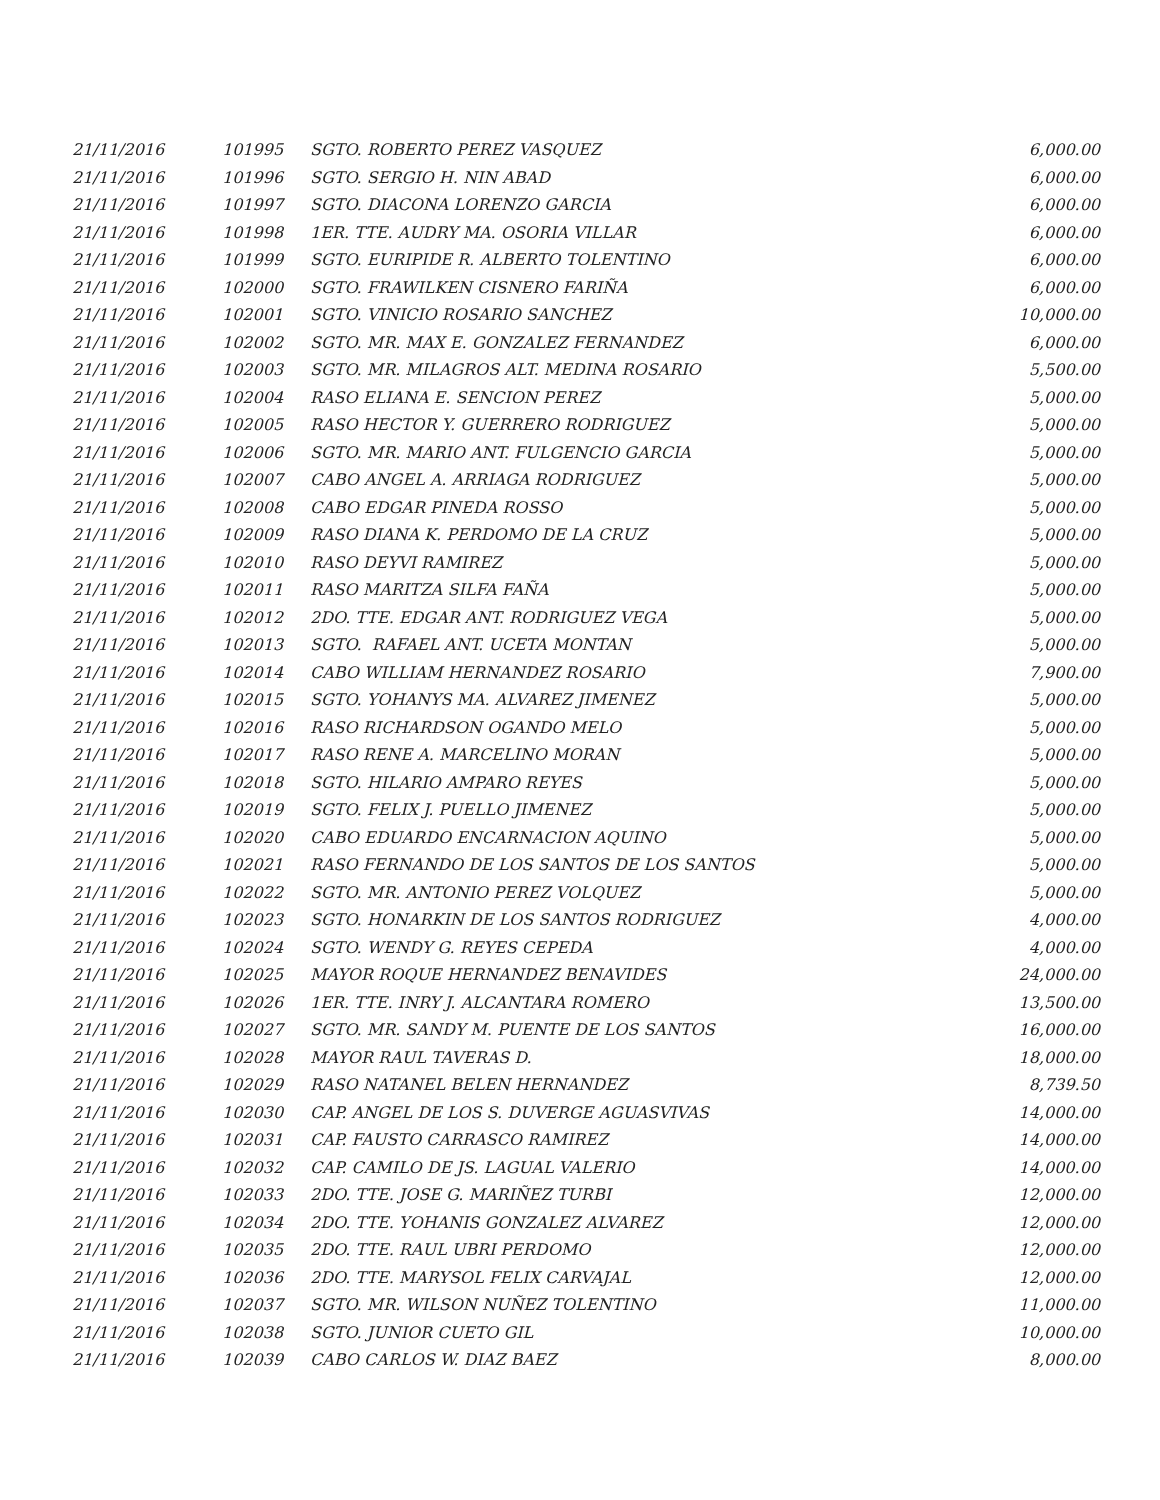| 21/11/2016 | 101995 | SGTO. ROBERTO PEREZ VASQUEZ | 6,000.00 |
| 21/11/2016 | 101996 | SGTO. SERGIO H. NIN ABAD | 6,000.00 |
| 21/11/2016 | 101997 | SGTO. DIACONA LORENZO GARCIA | 6,000.00 |
| 21/11/2016 | 101998 | 1ER. TTE. AUDRY MA. OSORIA VILLAR | 6,000.00 |
| 21/11/2016 | 101999 | SGTO. EURIPIDE R. ALBERTO TOLENTINO | 6,000.00 |
| 21/11/2016 | 102000 | SGTO. FRAWILKEN CISNERO FARIÑA | 6,000.00 |
| 21/11/2016 | 102001 | SGTO. VINICIO ROSARIO SANCHEZ | 10,000.00 |
| 21/11/2016 | 102002 | SGTO. MR. MAX E. GONZALEZ FERNANDEZ | 6,000.00 |
| 21/11/2016 | 102003 | SGTO. MR. MILAGROS ALT. MEDINA ROSARIO | 5,500.00 |
| 21/11/2016 | 102004 | RASO ELIANA E. SENCION PEREZ | 5,000.00 |
| 21/11/2016 | 102005 | RASO HECTOR Y. GUERRERO RODRIGUEZ | 5,000.00 |
| 21/11/2016 | 102006 | SGTO. MR. MARIO ANT. FULGENCIO GARCIA | 5,000.00 |
| 21/11/2016 | 102007 | CABO ANGEL A. ARRIAGA RODRIGUEZ | 5,000.00 |
| 21/11/2016 | 102008 | CABO EDGAR PINEDA ROSSO | 5,000.00 |
| 21/11/2016 | 102009 | RASO DIANA K. PERDOMO DE LA CRUZ | 5,000.00 |
| 21/11/2016 | 102010 | RASO DEYVI RAMIREZ | 5,000.00 |
| 21/11/2016 | 102011 | RASO MARITZA SILFA FAÑA | 5,000.00 |
| 21/11/2016 | 102012 | 2DO. TTE. EDGAR ANT. RODRIGUEZ VEGA | 5,000.00 |
| 21/11/2016 | 102013 | SGTO. RAFAEL ANT. UCETA MONTAN | 5,000.00 |
| 21/11/2016 | 102014 | CABO WILLIAM HERNANDEZ ROSARIO | 7,900.00 |
| 21/11/2016 | 102015 | SGTO. YOHANYS MA. ALVAREZ JIMENEZ | 5,000.00 |
| 21/11/2016 | 102016 | RASO RICHARDSON OGANDO MELO | 5,000.00 |
| 21/11/2016 | 102017 | RASO RENE A. MARCELINO MORAN | 5,000.00 |
| 21/11/2016 | 102018 | SGTO. HILARIO AMPARO REYES | 5,000.00 |
| 21/11/2016 | 102019 | SGTO. FELIX J. PUELLO JIMENEZ | 5,000.00 |
| 21/11/2016 | 102020 | CABO EDUARDO ENCARNACION AQUINO | 5,000.00 |
| 21/11/2016 | 102021 | RASO FERNANDO DE LOS SANTOS DE LOS SANTOS | 5,000.00 |
| 21/11/2016 | 102022 | SGTO. MR. ANTONIO PEREZ VOLQUEZ | 5,000.00 |
| 21/11/2016 | 102023 | SGTO. HONARKIN DE LOS SANTOS RODRIGUEZ | 4,000.00 |
| 21/11/2016 | 102024 | SGTO. WENDY G. REYES CEPEDA | 4,000.00 |
| 21/11/2016 | 102025 | MAYOR ROQUE HERNANDEZ BENAVIDES | 24,000.00 |
| 21/11/2016 | 102026 | 1ER. TTE. INRY J. ALCANTARA ROMERO | 13,500.00 |
| 21/11/2016 | 102027 | SGTO. MR. SANDY M. PUENTE DE LOS SANTOS | 16,000.00 |
| 21/11/2016 | 102028 | MAYOR RAUL TAVERAS D. | 18,000.00 |
| 21/11/2016 | 102029 | RASO NATANEL BELEN HERNANDEZ | 8,739.50 |
| 21/11/2016 | 102030 | CAP. ANGEL DE LOS S. DUVERGE AGUASVIVAS | 14,000.00 |
| 21/11/2016 | 102031 | CAP. FAUSTO CARRASCO RAMIREZ | 14,000.00 |
| 21/11/2016 | 102032 | CAP. CAMILO DE JS. LAGUAL VALERIO | 14,000.00 |
| 21/11/2016 | 102033 | 2DO. TTE. JOSE G. MARIÑEZ TURBI | 12,000.00 |
| 21/11/2016 | 102034 | 2DO. TTE. YOHANIS GONZALEZ ALVAREZ | 12,000.00 |
| 21/11/2016 | 102035 | 2DO. TTE. RAUL UBRI PERDOMO | 12,000.00 |
| 21/11/2016 | 102036 | 2DO. TTE. MARYSOL FELIX CARVAJAL | 12,000.00 |
| 21/11/2016 | 102037 | SGTO. MR. WILSON NUÑEZ TOLENTINO | 11,000.00 |
| 21/11/2016 | 102038 | SGTO. JUNIOR CUETO GIL | 10,000.00 |
| 21/11/2016 | 102039 | CABO CARLOS W. DIAZ BAEZ | 8,000.00 |